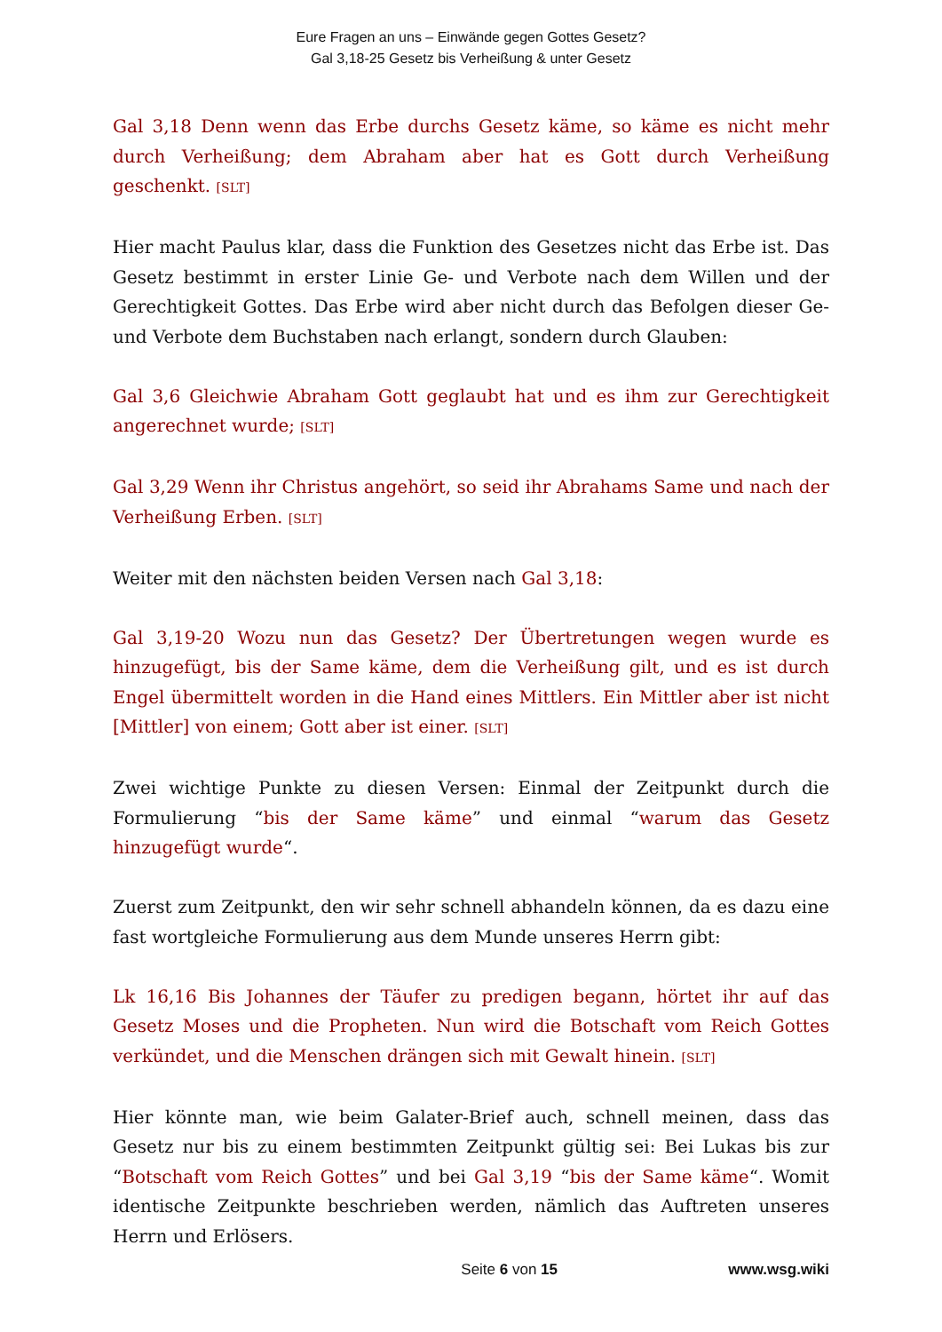Eure Fragen an uns – Einwände gegen Gottes Gesetz?
Gal 3,18-25 Gesetz bis Verheißung & unter Gesetz
Gal 3,18 Denn wenn das Erbe durchs Gesetz käme, so käme es nicht mehr durch Verheißung; dem Abraham aber hat es Gott durch Verheißung geschenkt. [SLT]
Hier macht Paulus klar, dass die Funktion des Gesetzes nicht das Erbe ist. Das Gesetz bestimmt in erster Linie Ge- und Verbote nach dem Willen und der Gerechtigkeit Gottes. Das Erbe wird aber nicht durch das Befolgen dieser Ge- und Verbote dem Buchstaben nach erlangt, sondern durch Glauben:
Gal 3,6 Gleichwie Abraham Gott geglaubt hat und es ihm zur Gerechtigkeit angerechnet wurde; [SLT]
Gal 3,29 Wenn ihr Christus angehört, so seid ihr Abrahams Same und nach der Verheißung Erben. [SLT]
Weiter mit den nächsten beiden Versen nach Gal 3,18:
Gal 3,19-20 Wozu nun das Gesetz? Der Übertretungen wegen wurde es hinzugefügt, bis der Same käme, dem die Verheißung gilt, und es ist durch Engel übermittelt worden in die Hand eines Mittlers. Ein Mittler aber ist nicht [Mittler] von einem; Gott aber ist einer. [SLT]
Zwei wichtige Punkte zu diesen Versen: Einmal der Zeitpunkt durch die Formulierung “bis der Same käme” und einmal “warum das Gesetz hinzugefügt wurde“.
Zuerst zum Zeitpunkt, den wir sehr schnell abhandeln können, da es dazu eine fast wortgleiche Formulierung aus dem Munde unseres Herrn gibt:
Lk 16,16 Bis Johannes der Täufer zu predigen begann, hörtet ihr auf das Gesetz Moses und die Propheten. Nun wird die Botschaft vom Reich Gottes verkündet, und die Menschen drängen sich mit Gewalt hinein. [SLT]
Hier könnte man, wie beim Galater-Brief auch, schnell meinen, dass das Gesetz nur bis zu einem bestimmten Zeitpunkt gültig sei: Bei Lukas bis zur “Botschaft vom Reich Gottes” und bei Gal 3,19 “bis der Same käme“. Womit identische Zeitpunkte beschrieben werden, nämlich das Auftreten unseres Herrn und Erlösers.
Seite 6 von 15 www.wsg.wiki